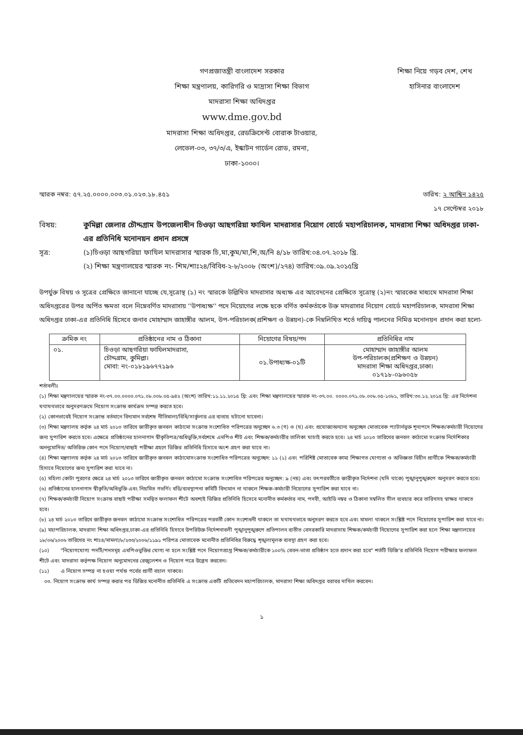গণপ্রজাতন্ত্রী বাংলাদেশ সরকার
শিক্ষা মন্ত্রণালয়, কারিগরি ও মাদ্রাসা শিক্ষা বিভাগ
মাদরাসা শিক্ষা অধিদপ্তর
www.dme.gov.bd
মাদরাসা শিক্ষা অধিদপ্তর, রেডক্রিসেন্ট বোরাক টাওয়ার,
লেভেল-০৩, ৩৭/৩/এ, ইস্কাটন গার্ডেন রোড, রমনা,
ঢাকা-১০০০।
শিক্ষা নিয়ে গড়ব দেশ, শেখ
হাসিনার বাংলাদেশ
স্মারক নম্বর: ৫৭.২৫.০০০০.০০৩.০১.০২৩.১৮.৪৫১ তারিখ: ২ আশ্বিন ১৪২৫
১৭ সেপ্টেম্বর ২০১৮
বিষয়: কুমিল্লা জেলার চৌদ্দগ্রাম উপজেলাধীন চিওড়া আছগরিয়া ফাযিল মাদরাসার নিয়োগ বোর্ডে মহাপরিচালক, মাদরাসা শিক্ষা অধিদপ্তর ঢাকা-এর প্রতিনিধি মনোনয়ন প্রদান প্রসঙ্গে
সূত্র: (১)চিওড়া আছগরিয়া ফাযিল মাদরাসার স্মারক চি,মা,কুম/মা,শি,অ/নি ৪/১৮ তারিখ:০৪.০৭.২০১৮ খ্রি.
(২) শিক্ষা মন্ত্রণালয়ের স্মারক নং- শিম/শাঃ২৪/বিবিধ-২-৮/২০০৮ (অংশ)/২৭৪) তারিখ:০৯.০৯.২০১৫খ্রি
উপর্যুক্ত বিষয় ও সূত্রের প্রেক্ষিতে জানানো যাচ্ছে যে,সূত্রোস্থ (১) নং স্মারকে উল্লিখিত মাদরাসার অধ্যক্ষ এর আবেদনের প্রেক্ষিতে সূত্রোস্থ (২)নং স্মারকের মাধ্যমে মাদরাসা শিক্ষা অধিদপ্তরের উপর অর্পিত ক্ষমতা বলে নিম্নেবর্ণিত মাদরাসায় ''উপাধ্যক্ষ'' পদে নিয়োগের লক্ষে ছকে বর্ণিত কর্মকর্তাকে উক্ত মাদরাসার নিয়োগ বোর্ডে মহাপরিচালক, মাদরাসা শিক্ষা অধিদপ্তর ঢাকা-এর প্রতিনিধি হিসেবে জনাব মোহাম্মাদ জাহাঙ্গীর আলম, উপ-পরিচালক(প্রশিক্ষণ ও উন্নয়ন)-কে নিম্নলিখিত শর্তে দায়িত্ব পালনের নিমিত্ত মনোনয়ন প্রদান করা হলো-
| ক্রমিক নং | প্রতিষ্ঠানের নাম ও ঠিকানা | নিয়োগের বিষয়/পদ | প্রতিনিধির নাম |
| --- | --- | --- | --- |
| ০১. | চিওড়া আছগরিয়া ফাযিলমাদরাসা, চৌদ্দগ্রাম, কুমিল্লা। মোবা: নং-০১৮১৯৬৭৭১৯৬ | ০১.উপাধ্যক্ষ-০১টি | মোহাম্মাদ জাহাঙ্গীর আলম উপ-পরিচালক(প্রশিক্ষণ ও উন্নয়ন) মাদরাসা শিক্ষা অধিদপ্তর,ঢাকা। ০১৭১৮-০৯৬০৫৮ |
শর্তাবলীঃ
(১) শিক্ষা মন্ত্রণালয়ের স্মারক নং-৩৭.০০.০০০০.০৭১.০৮.০০৮.০৫-৯৪২ (অংশ) তারিখ:১১.১১.২০১৫ খ্রি: এবং শিক্ষা মন্ত্রণালয়ের স্মারক নং-৩৭.০০. ০০০০.০৭১.০৮.০০৮.০৫-১০৮১, তারিখ:৩০.১২.২০১৫ খ্রি: এর নির্দেশনা যথাযথভাবে অনুসরণক্রমে নিয়োগ সংক্রান্ত কার্যক্রম সম্পন্ন করতে হবে।
(২) কোনভাবেই নিয়োগ সংক্রান্ত বর্তমানে বিদ্যমান সর্বশেষ নীতিমালা/বিধি/সার্কুলার এর ব্যত্যয় ঘটানো যাবেনা।
(৩) শিক্ষা মন্ত্রণালয় কর্তৃক ২৪ মার্চ ২০১৩ তারিখে জারীকৃত জনবল কাঠামো সংক্রান্ত সংশোধিত পরিপত্রের অনুচ্ছেদ ৬.৩ (গ) ও (ঘ) এবং প্রযোজ্যঅন্যান্য অনুচ্ছেদ মোতাবেক প্যাটার্নভুক্ত শূন্যপদে শিক্ষক/কর্মচারী নিয়োগের জন্য সুপারিশ করতে হবে। এক্ষেত্রে প্রতিষ্ঠানের হালনাগাদ স্বীকৃতিপত্র/অধিভুক্তি,সর্বশেষে এমপিও শীট এবং শিক্ষক/কর্মচারীর তালিকা যাচাই করতে হবে। ২৪ মার্চ ২০১৩ তারিখের জনবল কাঠামো সংক্রান্ত নির্দেশিকার অননুমোদিত/ অতিরিক্ত কোন পদে নিয়োগ/বাছাই পরীক্ষা গ্রহণে ডিজির প্রতিনিধি হিসাবে অংশ গ্রহণ করা যাবে না।
(৪) শিক্ষা মন্ত্রণালয় কর্তৃক ২৪ মার্চ ২০১৩ তারিখে জারীকৃত জনবল কাঠামোসংক্রান্ত সংশোধিত পরিপত্রের অনুচ্ছেদ: ১১ (১) এবং পরিশিষ্ট মোতাবেক কাম্য শিক্ষাগত যোগ্যতা ও অভিজ্ঞতা বিহীন প্রার্থীকে শিক্ষক/কর্মচারী হিসাবে নিয়োগের জন্য সুপারিশ করা যাবে না।
(৫) মহিলা কোটা পুরণের ক্ষেত্রে ২৪ মার্চ ২০১৩ তারিখে জারীকৃত জনবল কাঠামো সংক্রান্ত সংশোধিত পরিপত্রের অনুচ্ছেদ: ৯ (নয়) এবং তৎপরবর্তীতে জারীকৃত নির্দেশনা (যদি থাকে) পুঙ্খানুপুঙ্খরুপে অনুসরণ করতে হবে।
(৬) প্রতিষ্ঠানের হালনাগাদ স্বীকৃতি/অধিভুক্তি এবং নিয়মিত গভর্ণিং বডি/ব্যবস্থাপনা কমিটি বিদ্যমান না থাকলে শিক্ষক-কর্মচারী নিয়োগের সুপারিশ করা যাবে না।
(৭) শিক্ষক/কর্মচারী নিয়োগ সংক্রান্ত বাছাই পরীক্ষা সমন্বিত ফলাফল শীটে অবশ্যই ডিজির প্রতিনিধি হিসেবে মনোনীত কর্মকর্তার নাম, পদবী, আইডি নম্বর ও ঠিকানা সম্বলিত সীল ব্যবহার করে তারিখসহ স্বাক্ষর থাকতে হবে।
(৮) ২৪ মার্চ ২০১৩ তারিখে জারীকৃত জনবল কাঠামো সংক্রান্ত সংশোধিত পরিপত্রের পরবর্তী কোন সংশোধনী থাকলে তা যথাযথভাবে অনুসরণ করতে হবে এবং মামলা থাকলে সংশ্লিষ্ট পদে নিয়োগের সুপারিশ করা যাবে না।
(৯) মহাপরিচালক, মাদরাসা শিক্ষা অধিদপ্তর,ঢাকা-এর প্রতিনিধি হিসাবে উপরিউক্ত নির্দেশনাবলী পুঙ্খানুপুঙ্খরুপে প্রতিপালন ব্যতীত বেসরকারি মাদরাসায় শিক্ষক/কর্মচারী নিয়োগের সুপারিশ করা হলে শিক্ষা মন্ত্রণালয়ের ১৮/০৬/২০০৬ তারিখের নং শাঃ৪/মামলা/৮/২৩৩/২০০৬/১১৯১ পরিপত্র মোতাবেক মনোনীত প্রতিনিধির বিরুদ্ধে শৃঙ্খলামূলক ব্যবস্থা গ্রহণ করা হবে।
(১০) "নিয়োগযোগ্য পদটি/পদসমূহ এমপিওভুক্তির যোগ্য না হলে সংশ্লিষ্ট পদে নিয়োগপ্রাপ্ত শিক্ষক/কর্মচারীকে ১০০% বেতন-ভাতা প্রতিষ্ঠান হতে প্রদান করা হবে" শর্তটি ডিজি'র প্রতিনিধি নিয়োগ পরীক্ষার ফলাফল শীটে এবং মাদরাসা কর্তৃপক্ষ নিয়োগ অনুমোদনের রেজুলেশন ও নিয়োগ পত্রে উল্লেখ করবেন।
(১১) এ নিয়োগ সম্পন্ন না হওয়া পর্যন্ত পর্বের প্রার্থী বহাল থাকবে।
০৩. নিয়োগ সংক্রান্ত কার্য সম্পন্ন করার পর ডিজির মনোনীত প্রতিনিধি এ সংক্রান্ত একটি প্রতিবেদন মহাপরিচালক, মাদরাসা শিক্ষা অধিদপ্তর বরাবর দাখিল করবেন।
১